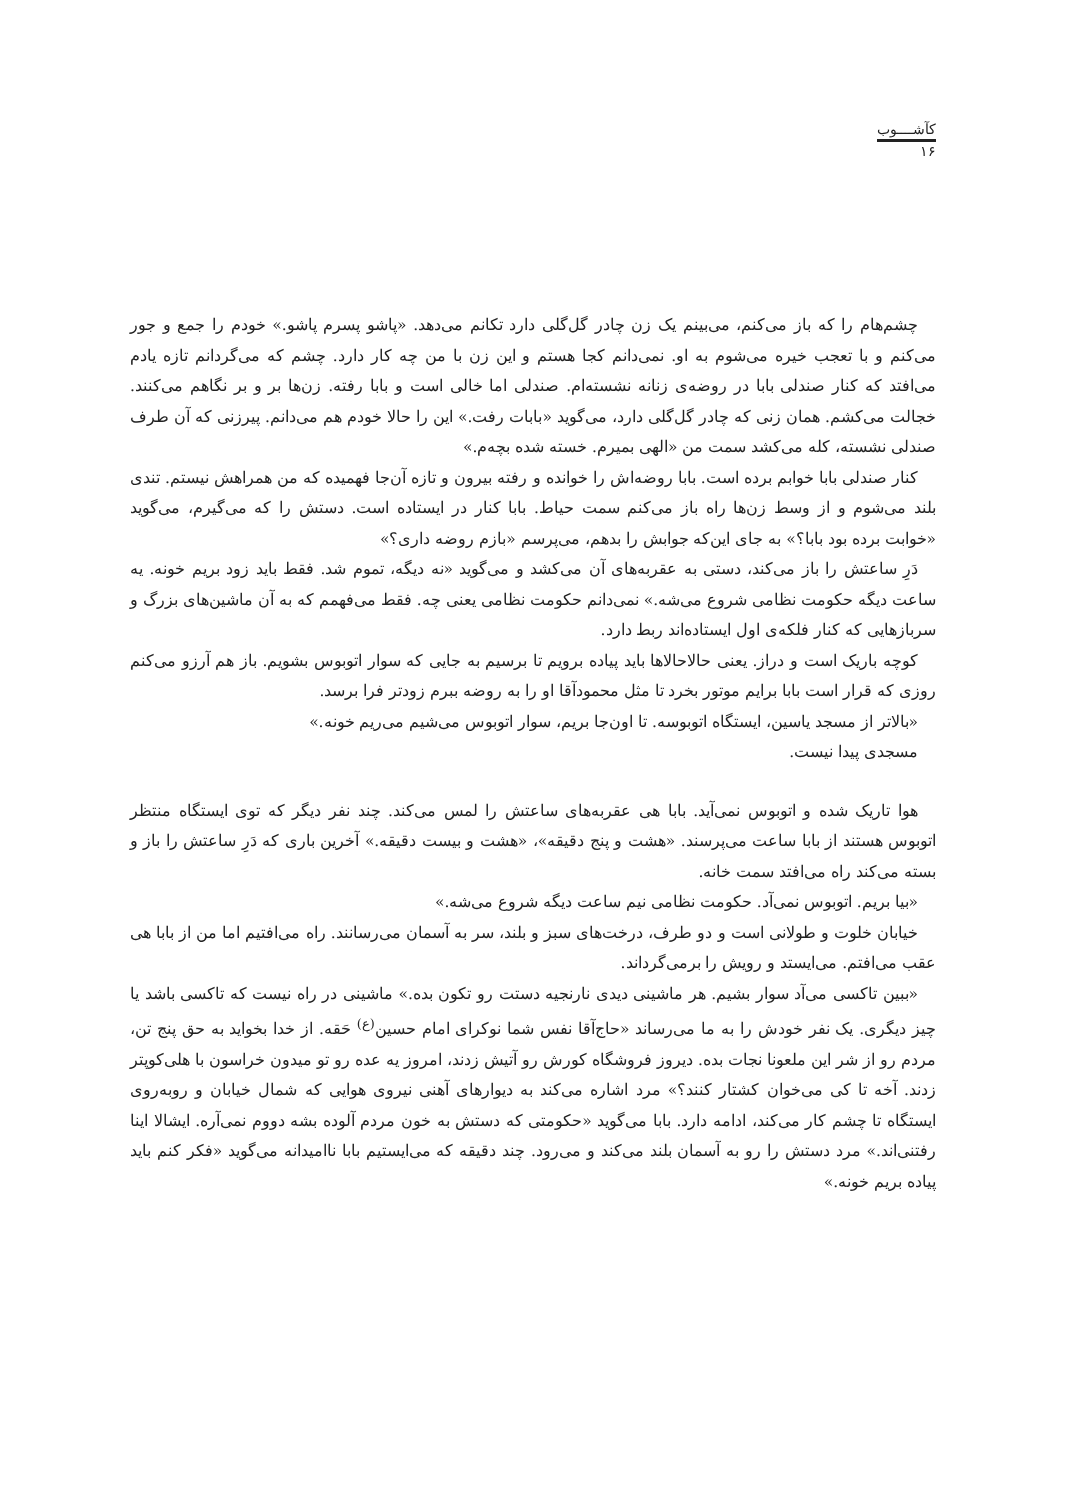کآشــــوب
۱۶
چشم‌هام را که باز می‌کنم، می‌بینم یک زن چادر گل‌گلی دارد تکانم می‌دهد. «پاشو پسرم پاشو.» خودم را جمع و جور می‌کنم و با تعجب خیره می‌شوم به او. نمی‌دانم کجا هستم و این زن با من چه کار دارد. چشم که می‌گردانم تازه یادم می‌افتد که کنار صندلی بابا در روضه‌ی زنانه نشسته‌ام. صندلی اما خالی است و بابا رفته. زن‌ها بر و بر نگاهم می‌کنند. خجالت می‌کشم. همان زنی که چادر گل‌گلی دارد، می‌گوید «بابات رفت.» این را حالا خودم هم می‌دانم. پیرزنی که آن طرف صندلی نشسته، کله می‌کشد سمت من «الهی بمیرم. خسته شده بچه‌م.»
کنار صندلی بابا خوابم برده است. بابا روضه‌اش را خوانده و رفته بیرون و تازه آن‌جا فهمیده که من همراهش نیستم. تندی بلند می‌شوم و از وسط زن‌ها راه باز می‌کنم سمت حیاط. بابا کنار در ایستاده است. دستش را که می‌گیرم، می‌گوید «خوابت برده بود بابا؟» به جای این‌که جوابش را بدهم، می‌پرسم «بازم روضه داری؟»
دَرِ ساعتش را باز می‌کند، دستی به عقربه‌های آن می‌کشد و می‌گوید «نه دیگه، تموم شد. فقط باید زود بریم خونه. یه ساعت دیگه حکومت نظامی شروع می‌شه.» نمی‌دانم حکومت نظامی یعنی چه. فقط می‌فهمم که به آن ماشین‌های بزرگ و سربازهایی که کنار فلکه‌ی اول ایستاده‌اند ربط دارد.
کوچه باریک است و دراز. یعنی حالاحالاها باید پیاده برویم تا برسیم به جایی که سوار اتوبوس بشویم. باز هم آرزو می‌کنم روزی که قرار است بابا برایم موتور بخرد تا مثل محمودآقا او را به روضه ببرم زودتر فرا برسد.
«بالاتر از مسجد یاسین، ایستگاه اتوبوسه. تا اون‌جا بریم، سوار اتوبوس می‌شیم می‌ریم خونه.»
مسجدی پیدا نیست.
هوا تاریک شده و اتوبوس نمی‌آید. بابا هی عقربه‌های ساعتش را لمس می‌کند. چند نفر دیگر که توی ایستگاه منتظر اتوبوس هستند از بابا ساعت می‌پرسند. «هشت و پنج دقیقه»، «هشت و بیست دقیقه.» آخرین باری که دَرِ ساعتش را باز و بسته می‌کند راه می‌افتد سمت خانه.
«بیا بریم. اتوبوس نمی‌آد. حکومت نظامی نیم ساعت دیگه شروع می‌شه.»
خیابان خلوت و طولانی است و دو طرف، درخت‌های سبز و بلند، سر به آسمان می‌رسانند. راه می‌افتیم اما من از بابا هی عقب می‌افتم. می‌ایستد و رویش را برمی‌گرداند.
«ببین تاکسی می‌آد سوار بشیم. هر ماشینی دیدی نارنجیه دستت رو تکون بده.» ماشینی در راه نیست که تاکسی باشد یا چیز دیگری. یک نفر خودش را به ما می‌رساند «حاج‌آقا نفس شما نوکرای امام حسین<sup>(ع)</sup> حَقه. از خدا بخواید به حق پنج تن، مردم رو از شر این ملعونا نجات بده. دیروز فروشگاه کورش رو آتیش زدند، امروز یه عده رو تو میدون خراسون با هلی‌کوپتر زدند. آخه تا کی می‌خوان کشتار کنند؟» مرد اشاره می‌کند به دیوارهای آهنی نیروی هوایی که شمال خیابان و روبه‌روی ایستگاه تا چشم کار می‌کند، ادامه دارد. بابا می‌گوید «حکومتی که دستش به خون مردم آلوده بشه دووم نمی‌آره. ایشالا اینا رفتنی‌اند.» مرد دستش را رو به آسمان بلند می‌کند و می‌رود. چند دقیقه که می‌ایستیم بابا ناامیدانه می‌گوید «فکر کنم باید پیاده بریم خونه.»